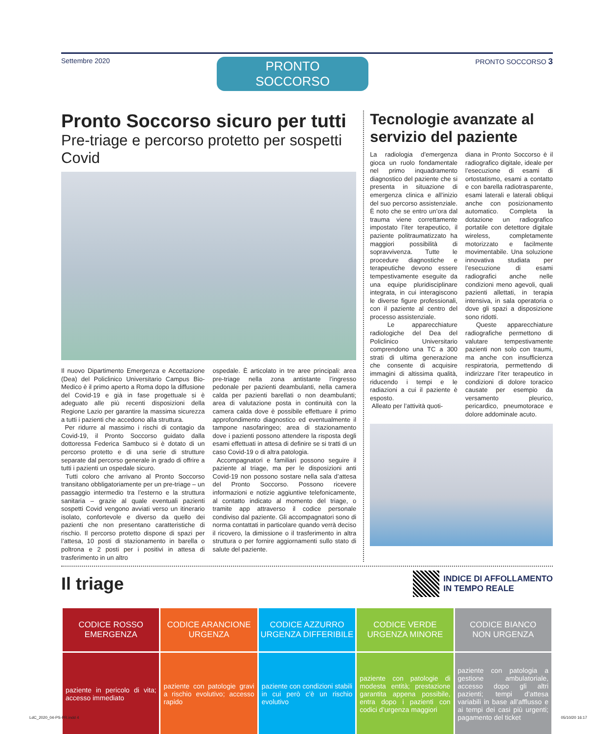Settembre 2020 PRONTO SOCCORSO PRONTO SOCCORSO 3
Pronto Soccorso sicuro per tutti
Pre-triage e percorso protetto per sospetti Covid
Il nuovo Dipartimento Emergenza e Accettazione (Dea) del Policlinico Universitario Campus Bio-Medico è il primo aperto a Roma dopo la diffusione del Covid-19 e già in fase progettuale si è adeguato alle più recenti disposizioni della Regione Lazio per garantire la massima sicurezza a tutti i pazienti che accedono alla struttura.
Per ridurre al massimo i rischi di contagio da Covid-19, il Pronto Soccorso guidato dalla dottoressa Federica Sambuco si è dotato di un percorso protetto e di una serie di strutture separate dal percorso generale in grado di offrire a tutti i pazienti un ospedale sicuro.
Tutti coloro che arrivano al Pronto Soccorso transitano obbligatoriamente per un pre-triage – un passaggio intermedio tra l’esterno e la struttura sanitaria – grazie al quale eventuali pazienti sospetti Covid vengono avviati verso un itinerario isolato, confortevole e diverso da quello dei pazienti che non presentano caratteristiche di rischio. Il percorso protetto dispone di spazi per l’attesa, 10 posti di stazionamento in barella o poltrona e 2 posti per i positivi in attesa di trasferimento in un altro
ospedale. È articolato in tre aree principali: area pre-triage nella zona antistante l’ingresso pedonale per pazienti deambulanti, nella camera calda per pazienti barellati o non deambulanti; area di valutazione posta in continuità con la camera calda dove è possibile effettuare il primo approfondimento diagnostico ed eventualmente il tampone nasofaringeo; area di stazionamento dove i pazienti possono attendere la risposta degli esami effettuati in attesa di definire se si tratti di un caso Covid-19 o di altra patologia.
Accompagnatori e familiari possono seguire il paziente al triage, ma per le disposizioni anti Covid-19 non possono sostare nella sala d’attesa del Pronto Soccorso. Possono ricevere informazioni e notizie aggiuntive telefonicamente, al contatto indicato al momento del triage, o tramite app attraverso il codice personale condiviso dal paziente. Gli accompagnatori sono di norma contattati in particolare quando verrà deciso il ricovero, la dimissione o il trasferimento in altra struttura o per fornire aggiornamenti sullo stato di salute del paziente.
Tecnologie avanzate al servizio del paziente
La radiologia d’emergenza gioca un ruolo fondamentale nel primo inquadramento diagnostico del paziente che si presenta in situazione di emergenza clinica e all’inizio del suo percorso assistenziale. È noto che se entro un’ora dal trauma viene correttamente impostato l’iter terapeutico, il paziente politraumatizzato ha maggiori possibilità di sopravvivenza. Tutte le procedure diagnostiche e terapeutiche devono essere tempestivamente eseguite da una equipe pluridisciplinare integrata, in cui interagiscono le diverse figure professionali, con il paziente al centro del processo assistenziale.
Le apparecchiature radiologiche del Dea del Policlinico Universitario comprendono una TC a 300 strati di ultima generazione che consente di acquisire immagini di altissima qualità, riducendo i tempi e le radiazioni a cui il paziente è esposto.
Alleato per l’attività quoti-
diana in Pronto Soccorso è il radiografico digitale, ideale per l’esecuzione di esami di ortostatismo, esami a contatto e con barella radiotrasparente, esami laterali e laterali obliqui anche con posizionamento automatico. Completa la dotazione un radiografico portatile con detettore digitale wireless, completamente motorizzato e facilmente movimentabile. Una soluzione innovativa studiata per l’esecuzione di esami radiografici anche nelle condizioni meno agevoli, quali pazienti allettati, in terapia intensiva, in sala operatoria o dove gli spazi a disposizione sono ridotti.
Queste apparecchiature radiografiche permettono di valutare tempestivamente pazienti non solo con traumi, ma anche con insufficienza respiratoria, permettendo di indirizzare l’iter terapeutico in condizioni di dolore toracico causate per esempio da versamento pleurico, pericardico, pneumotorace e dolore addominale acuto.
Il triage
INDICE DI AFFOLLAMENTO
IN TEMPO REALE
| CODICE ROSSO EMERGENZA | CODICE ARANCIONE URGENZA | CODICE AZZURRO URGENZA DIFFERIBILE | CODICE VERDE URGENZA MINORE | CODICE BIANCO NON URGENZA |
| --- | --- | --- | --- | --- |
| paziente in pericolo di vita; accesso immediato | paziente con patologie gravi a rischio evolutivo; accesso rapido | paziente con condizioni stabili in cui però c’è un rischio evolutivo | paziente con patologie di modesta entità; prestazione garantita appena possibile, entra dopo i pazienti con codici d’urgenza maggiori | paziente con patologia a gestione ambulatoriale, accesso dopo gli altri pazienti; tempi d’attesa variabili in base all’afflusso e ai tempi dei casi più urgenti; pagamento del ticket |
LdC_2020_04-PS-PR.indd 4 05/10/20 16:17